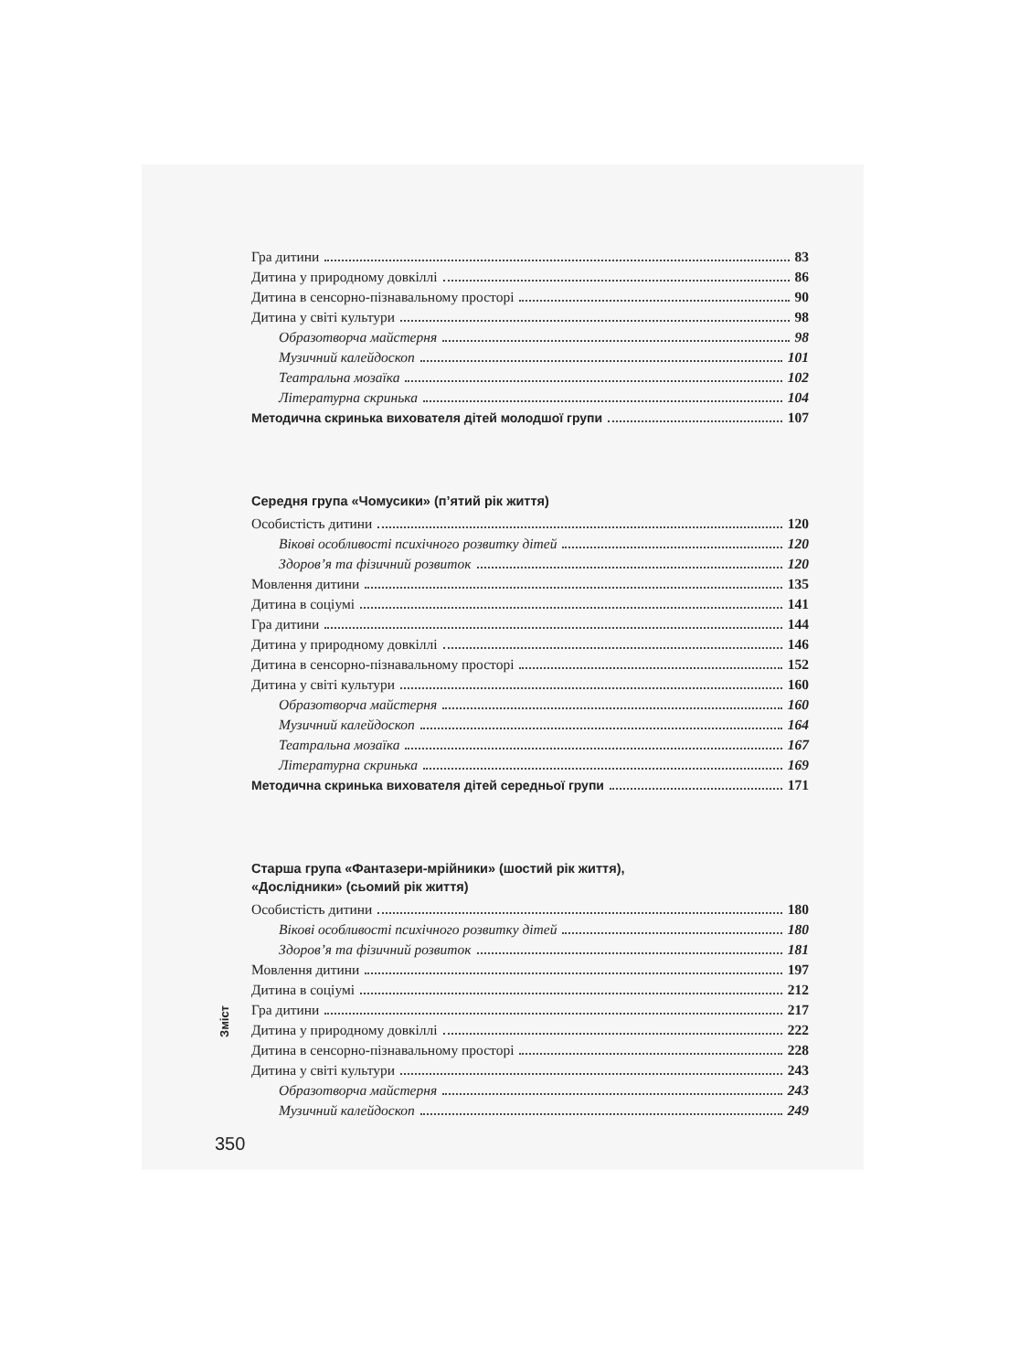Гра дитини 83
Дитина у природному довкіллі 86
Дитина в сенсорно-пізнавальному просторі 90
Дитина у світі культури 98
Образотворча майстерня 98
Музичний калейдоскоп 101
Театральна мозаїка 102
Літературна скринька 104
Методична скринька вихователя дітей молодшої групи 107
Середня група «Чомусики» (п’ятий рік життя)
Особистість дитини 120
Вікові особливості психічного розвитку дітей 120
Здоров’я та фізичний розвиток 120
Мовлення дитини 135
Дитина в соціумі 141
Гра дитини 144
Дитина у природному довкіллі 146
Дитина в сенсорно-пізнавальному просторі 152
Дитина у світі культури 160
Образотворча майстерня 160
Музичний калейдоскоп 164
Театральна мозаїка 167
Літературна скринька 169
Методична скринька вихователя дітей середньої групи 171
Старша група «Фантазери-мрійники» (шостий рік життя),
«Дослідники» (сьомий рік життя)
Особистість дитини 180
Вікові особливості психічного розвитку дітей 180
Здоров’я та фізичний розвиток 181
Мовлення дитини 197
Дитина в соціумі 212
Гра дитини 217
Дитина у природному довкіллі 222
Дитина в сенсорно-пізнавальному просторі 228
Дитина у світі культури 243
Образотворча майстерня 243
Музичний калейдоскоп 249
Зміст
350